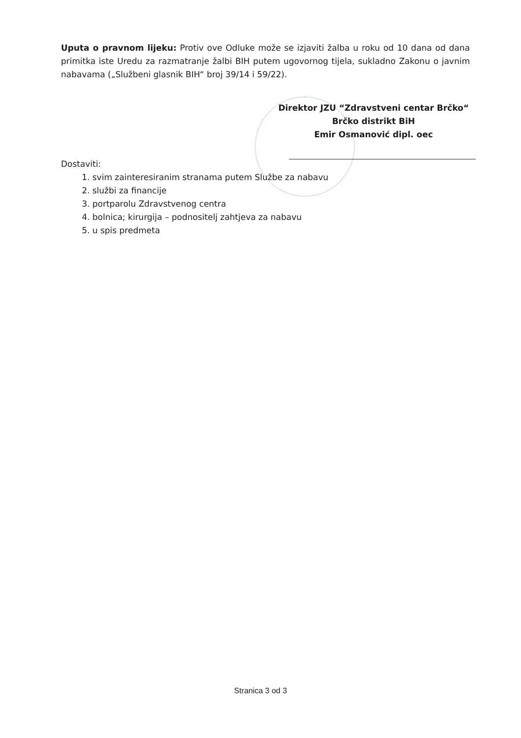Uputa o pravnom lijeku: Protiv ove Odluke može se izjaviti žalba u roku od 10 dana od dana primitka iste Uredu za razmatranje žalbi BIH putem ugovornog tijela, sukladno Zakonu o javnim nabavama („Službeni glasnik BIH“ broj 39/14 i 59/22).
Direktor JZU “Zdravstveni centar Brčko“
Brčko distrikt BiH
Emir Osmanović dipl. oec
Dostaviti:
1. svim zainteresiranim stranama putem Službe za nabavu
2. službi za financije
3. portparolu Zdravstvenog centra
4. bolnica; kirurgija – podnositelj zahtjeva za nabavu
5. u spis predmeta
Stranica 3 od 3